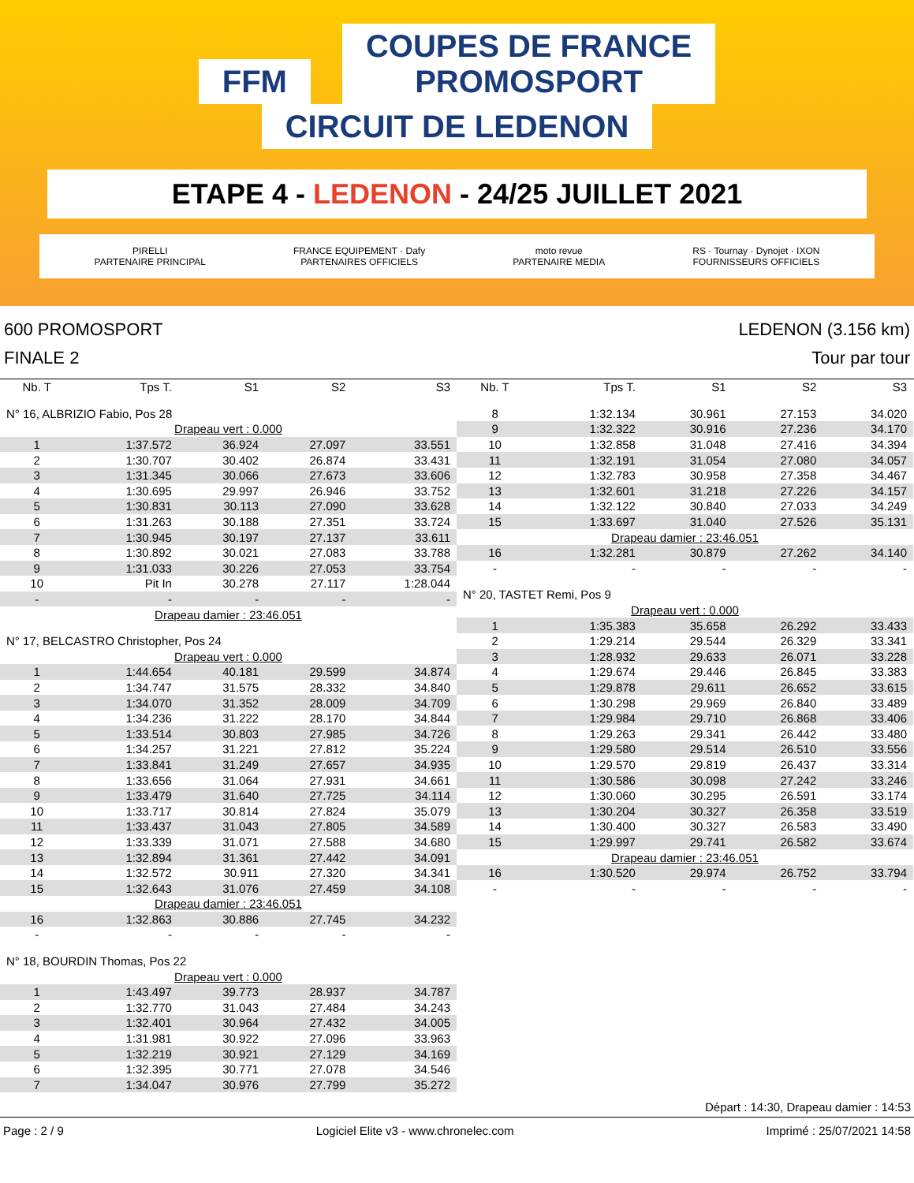FFM COUPES DE FRANCE
PROMOSPORT CIRCUIT DE LEDENON
ETAPE 4 - LEDENON - 24/25 JUILLET 2021
PIRELLI
PARTENAIRE PRINCIPAL FRANCE EQUIPEMENT · Dafy
PARTENAIRES OFFICIELS moto revue
PARTENAIRE MEDIA RS · Tournay · Dynojet · IXON
FOURNISSEURS OFFICIELS
600 PROMOSPORT
FINALE 2
LEDENON (3.156 km)
Tour par tour
| Nb. T | Tps T. | S1 | S2 | S3 |
| --- | --- | --- | --- | --- |
| N° 16, ALBRIZIO Fabio, Pos 28 | | | | |
| Drapeau vert : 0.000 | | | | |
| 1 | 1:37.572 | 36.924 | 27.097 | 33.551 |
| 2 | 1:30.707 | 30.402 | 26.874 | 33.431 |
| 3 | 1:31.345 | 30.066 | 27.673 | 33.606 |
| 4 | 1:30.695 | 29.997 | 26.946 | 33.752 |
| 5 | 1:30.831 | 30.113 | 27.090 | 33.628 |
| 6 | 1:31.263 | 30.188 | 27.351 | 33.724 |
| 7 | 1:30.945 | 30.197 | 27.137 | 33.611 |
| 8 | 1:30.892 | 30.021 | 27.083 | 33.788 |
| 9 | 1:31.033 | 30.226 | 27.053 | 33.754 |
| 10 | Pit In | 30.278 | 27.117 | 1:28.044 |
| - | - | - | - | - |
| Drapeau damier : 23:46.051 | | | | |
| N° 17, BELCASTRO Christopher, Pos 24 | | | | |
| Drapeau vert : 0.000 | | | | |
| 1 | 1:44.654 | 40.181 | 29.599 | 34.874 |
| 2 | 1:34.747 | 31.575 | 28.332 | 34.840 |
| 3 | 1:34.070 | 31.352 | 28.009 | 34.709 |
| 4 | 1:34.236 | 31.222 | 28.170 | 34.844 |
| 5 | 1:33.514 | 30.803 | 27.985 | 34.726 |
| 6 | 1:34.257 | 31.221 | 27.812 | 35.224 |
| 7 | 1:33.841 | 31.249 | 27.657 | 34.935 |
| 8 | 1:33.656 | 31.064 | 27.931 | 34.661 |
| 9 | 1:33.479 | 31.640 | 27.725 | 34.114 |
| 10 | 1:33.717 | 30.814 | 27.824 | 35.079 |
| 11 | 1:33.437 | 31.043 | 27.805 | 34.589 |
| 12 | 1:33.339 | 31.071 | 27.588 | 34.680 |
| 13 | 1:32.894 | 31.361 | 27.442 | 34.091 |
| 14 | 1:32.572 | 30.911 | 27.320 | 34.341 |
| 15 | 1:32.643 | 31.076 | 27.459 | 34.108 |
| Drapeau damier : 23:46.051 | | | | |
| 16 | 1:32.863 | 30.886 | 27.745 | 34.232 |
| - | - | - | - | - |
| N° 18, BOURDIN Thomas, Pos 22 | | | | |
| Drapeau vert : 0.000 | | | | |
| 1 | 1:43.497 | 39.773 | 28.937 | 34.787 |
| 2 | 1:32.770 | 31.043 | 27.484 | 34.243 |
| 3 | 1:32.401 | 30.964 | 27.432 | 34.005 |
| 4 | 1:31.981 | 30.922 | 27.096 | 33.963 |
| 5 | 1:32.219 | 30.921 | 27.129 | 34.169 |
| 6 | 1:32.395 | 30.771 | 27.078 | 34.546 |
| 7 | 1:34.047 | 30.976 | 27.799 | 35.272 |
| Nb. T | Tps T. | S1 | S2 | S3 |
| --- | --- | --- | --- | --- |
| 8 | 1:32.134 | 30.961 | 27.153 | 34.020 |
| 9 | 1:32.322 | 30.916 | 27.236 | 34.170 |
| 10 | 1:32.858 | 31.048 | 27.416 | 34.394 |
| 11 | 1:32.191 | 31.054 | 27.080 | 34.057 |
| 12 | 1:32.783 | 30.958 | 27.358 | 34.467 |
| 13 | 1:32.601 | 31.218 | 27.226 | 34.157 |
| 14 | 1:32.122 | 30.840 | 27.033 | 34.249 |
| 15 | 1:33.697 | 31.040 | 27.526 | 35.131 |
| Drapeau damier : 23:46.051 | | | | |
| 16 | 1:32.281 | 30.879 | 27.262 | 34.140 |
| - | - | - | - | - |
| N° 20, TASTET Remi, Pos 9 | | | | |
| Drapeau vert : 0.000 | | | | |
| 1 | 1:35.383 | 35.658 | 26.292 | 33.433 |
| 2 | 1:29.214 | 29.544 | 26.329 | 33.341 |
| 3 | 1:28.932 | 29.633 | 26.071 | 33.228 |
| 4 | 1:29.674 | 29.446 | 26.845 | 33.383 |
| 5 | 1:29.878 | 29.611 | 26.652 | 33.615 |
| 6 | 1:30.298 | 29.969 | 26.840 | 33.489 |
| 7 | 1:29.984 | 29.710 | 26.868 | 33.406 |
| 8 | 1:29.263 | 29.341 | 26.442 | 33.480 |
| 9 | 1:29.580 | 29.514 | 26.510 | 33.556 |
| 10 | 1:29.570 | 29.819 | 26.437 | 33.314 |
| 11 | 1:30.586 | 30.098 | 27.242 | 33.246 |
| 12 | 1:30.060 | 30.295 | 26.591 | 33.174 |
| 13 | 1:30.204 | 30.327 | 26.358 | 33.519 |
| 14 | 1:30.400 | 30.327 | 26.583 | 33.490 |
| 15 | 1:29.997 | 29.741 | 26.582 | 33.674 |
| Drapeau damier : 23:46.051 | | | | |
| 16 | 1:30.520 | 29.974 | 26.752 | 33.794 |
| - | - | - | - | - |
Départ : 14:30, Drapeau damier : 14:53
Page : 2 / 9 Logiciel Elite v3 - www.chronelec.com Imprimé : 25/07/2021 14:58